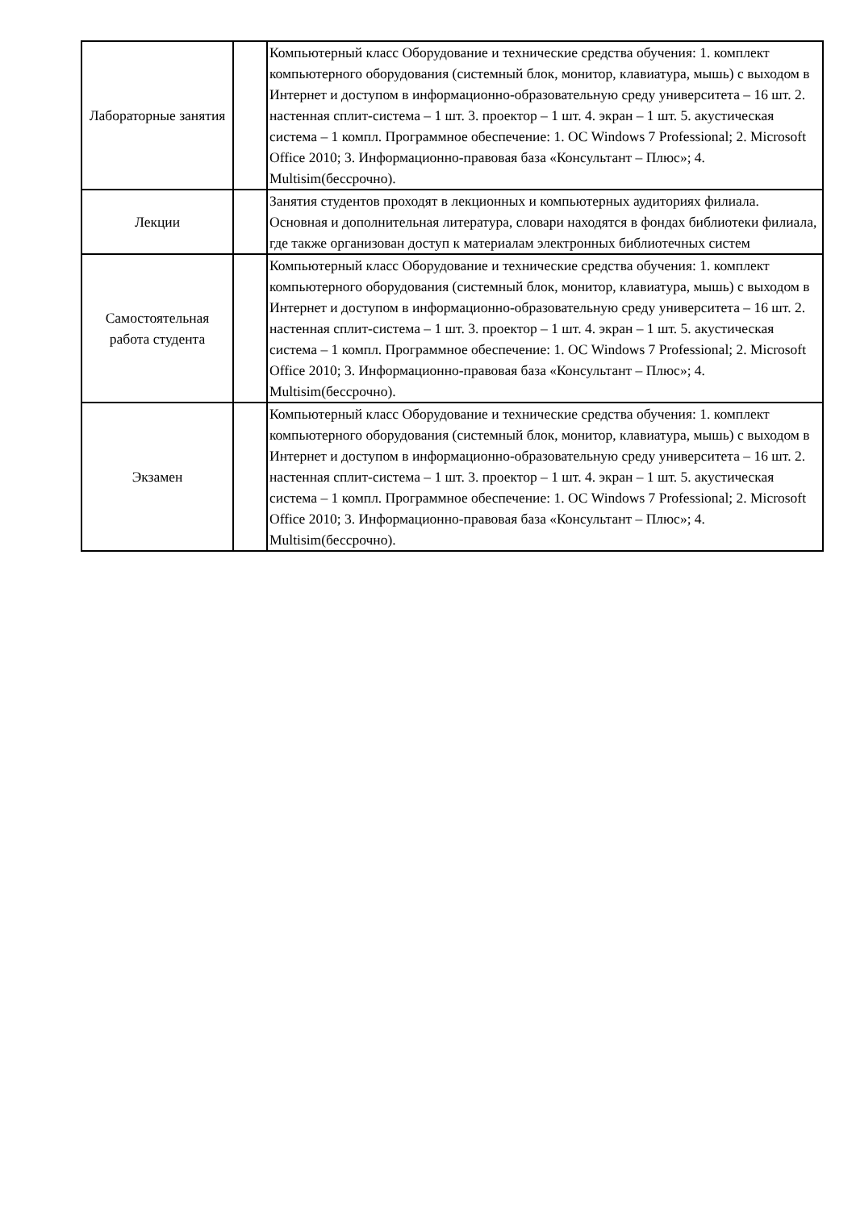| Лабораторные занятия | | Компьютерный класс Оборудование и технические средства обучения: 1. комплект компьютерного оборудования (системный блок, монитор, клавиатура, мышь) с выходом в Интернет и доступом в информационно-образовательную среду университета – 16 шт. 2. настенная сплит-система – 1 шт. 3. проектор – 1 шт. 4. экран – 1 шт. 5. акустическая система – 1 компл. Программное обеспечение: 1. ОС Windows 7 Professional; 2. Microsoft Office 2010; 3. Информационно-правовая база «Консультант – Плюс»; 4. Multisim(бессрочно). |
| Лекции | | Занятия студентов проходят в лекционных и компьютерных аудиториях филиала. Основная и дополнительная литература, словари находятся в фондах библиотеки филиала, где также организован доступ к материалам электронных библиотечных систем |
| Самостоятельная работа студента | | Компьютерный класс Оборудование и технические средства обучения: 1. комплект компьютерного оборудования (системный блок, монитор, клавиатура, мышь) с выходом в Интернет и доступом в информационно-образовательную среду университета – 16 шт. 2. настенная сплит-система – 1 шт. 3. проектор – 1 шт. 4. экран – 1 шт. 5. акустическая система – 1 компл. Программное обеспечение: 1. ОС Windows 7 Professional; 2. Microsoft Office 2010; 3. Информационно-правовая база «Консультант – Плюс»; 4. Multisim(бессрочно). |
| Экзамен | | Компьютерный класс Оборудование и технические средства обучения: 1. комплект компьютерного оборудования (системный блок, монитор, клавиатура, мышь) с выходом в Интернет и доступом в информационно-образовательную среду университета – 16 шт. 2. настенная сплит-система – 1 шт. 3. проектор – 1 шт. 4. экран – 1 шт. 5. акустическая система – 1 компл. Программное обеспечение: 1. ОС Windows 7 Professional; 2. Microsoft Office 2010; 3. Информационно-правовая база «Консультант – Плюс»; 4. Multisim(бессрочно). |